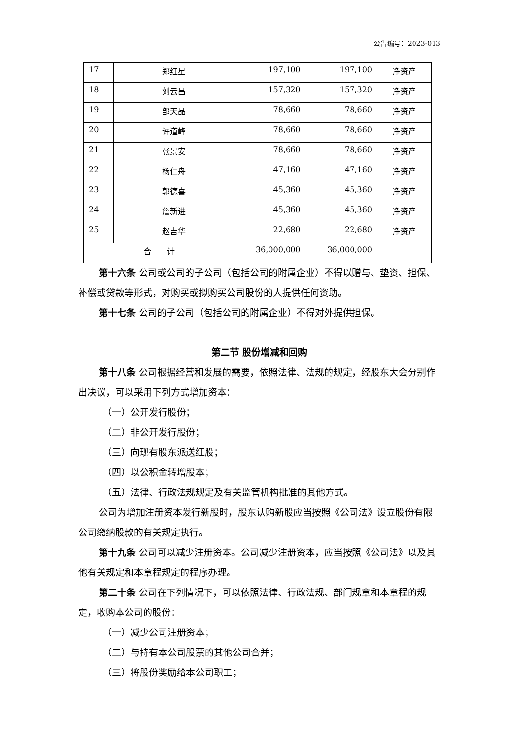公告编号：2023-013
| 17 | 郑红星 | 197,100 | 197,100 | 净资产 |
| 18 | 刘云昌 | 157,320 | 157,320 | 净资产 |
| 19 | 邹天晶 | 78,660 | 78,660 | 净资产 |
| 20 | 许道峰 | 78,660 | 78,660 | 净资产 |
| 21 | 张景安 | 78,660 | 78,660 | 净资产 |
| 22 | 杨仁舟 | 47,160 | 47,160 | 净资产 |
| 23 | 郭德喜 | 45,360 | 45,360 | 净资产 |
| 24 | 詹新进 | 45,360 | 45,360 | 净资产 |
| 25 | 赵吉华 | 22,680 | 22,680 | 净资产 |
| 合 计 | | 36,000,000 | 36,000,000 | |
第十六条 公司或公司的子公司（包括公司的附属企业）不得以赠与、垫资、担保、补偿或贷款等形式，对购买或拟购买公司股份的人提供任何资助。
第十七条 公司的子公司（包括公司的附属企业）不得对外提供担保。
第二节 股份增减和回购
第十八条 公司根据经营和发展的需要，依照法律、法规的规定，经股东大会分别作出决议，可以采用下列方式增加资本：
（一）公开发行股份；
（二）非公开发行股份；
（三）向现有股东派送红股；
（四）以公积金转增股本；
（五）法律、行政法规规定及有关监管机构批准的其他方式。
公司为增加注册资本发行新股时，股东认购新股应当按照《公司法》设立股份有限公司缴纳股款的有关规定执行。
第十九条 公司可以减少注册资本。公司减少注册资本，应当按照《公司法》以及其他有关规定和本章程规定的程序办理。
第二十条 公司在下列情况下，可以依照法律、行政法规、部门规章和本章程的规定，收购本公司的股份：
（一）减少公司注册资本；
（二）与持有本公司股票的其他公司合并；
（三）将股份奖励给本公司职工；